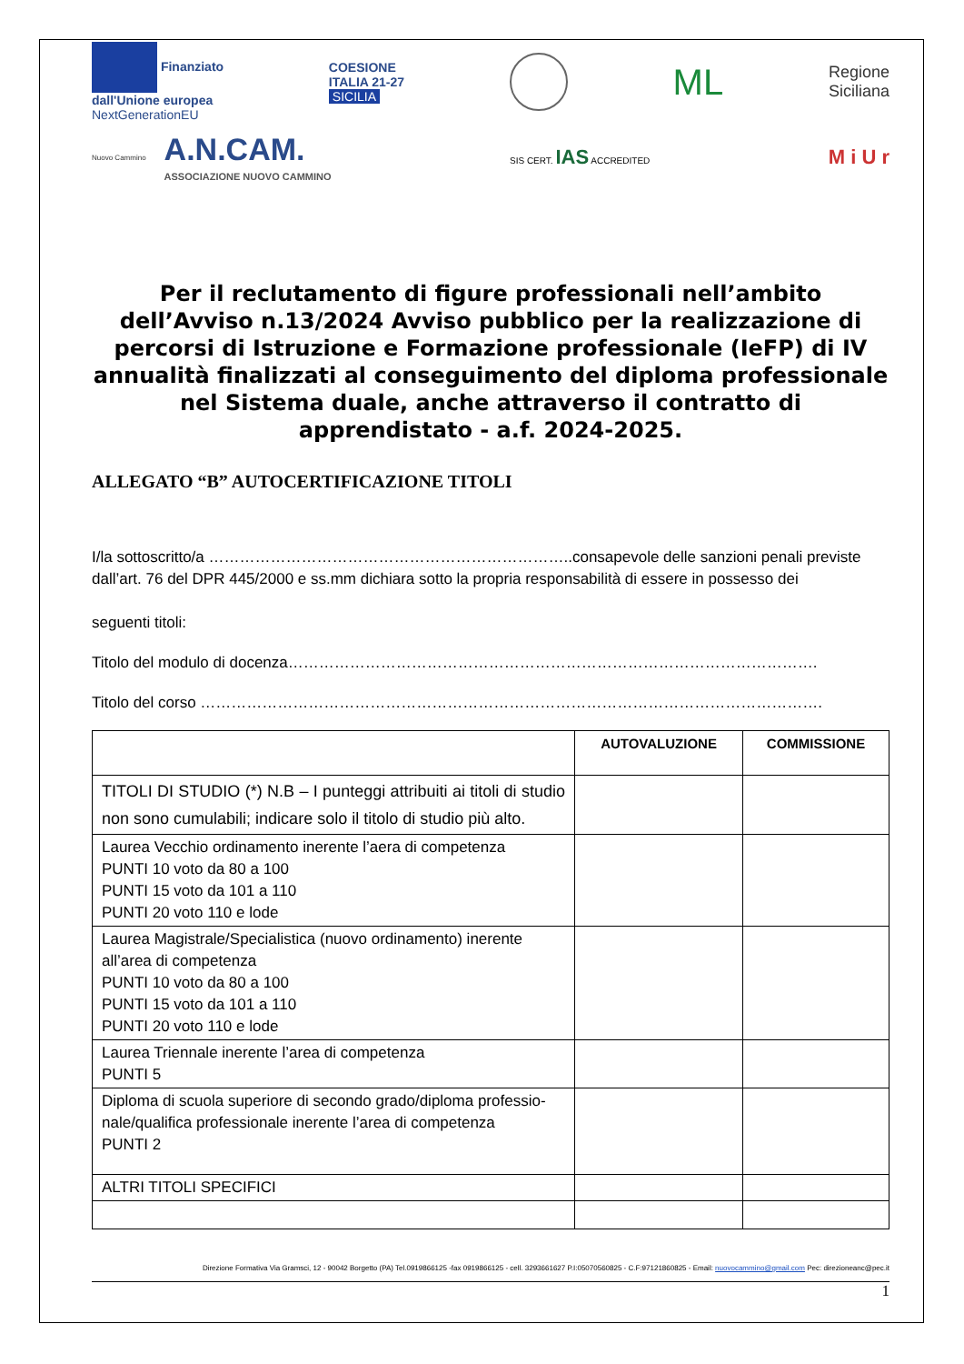Finanziato
dall'Unione europea
NextGenerationEU
COESIONE
ITALIA 21-27
SICILIA
ML
Regione
Siciliana
Nuovo Cammino
A.N.CAM.
ASSOCIAZIONE NUOVO CAMMINO
SIS CERT. IAS ACCREDITED
M i U r
Per il reclutamento di figure professionali nell’ambito dell’Avviso n.13/2024 Avviso pubblico per la realizzazione di percorsi di Istruzione e Formazione professionale (IeFP) di IV annualità finalizzati al conseguimento del diploma professionale nel Sistema duale, anche attraverso il contratto di apprendistato - a.f. 2024-2025.
ALLEGATO “B” AUTOCERTIFICAZIONE TITOLI
I/la sottoscritto/a ……………………………………………………………..consapevole delle sanzioni penali previste dall’art. 76 del DPR 445/2000 e ss.mm dichiara sotto la propria responsabilità di essere in possesso dei
seguenti titoli:
Titolo del modulo di docenza………………………………………………………………………………………….
Titolo del corso ………………………………………………………………………………………………………….
| | AUTOVALUZIONE | COMMISSIONE |
| --- | --- | --- |
| TITOLI DI STUDIO (*) N.B – I punteggi attribuiti ai titoli di studio non sono cumulabili; indicare solo il titolo di studio più alto. | | |
| Laurea Vecchio ordinamento inerente l’aera di competenza PUNTI 10 voto da 80 a 100 PUNTI 15 voto da 101 a 110 PUNTI 20 voto 110 e lode | | |
| Laurea Magistrale/Specialistica (nuovo ordinamento) inerente all’area di competenza PUNTI 10 voto da 80 a 100 PUNTI 15 voto da 101 a 110 PUNTI 20 voto 110 e lode | | |
| Laurea Triennale inerente l’area di competenza PUNTI 5 | | |
| Diploma di scuola superiore di secondo grado/diploma professio-nale/qualifica professionale inerente l’area di competenza PUNTI 2 | | |
| ALTRI TITOLI SPECIFICI | | |
Direzione Formativa Via Gramsci, 12 - 90042 Borgetto (PA) Tel.0919866125 -fax 0919866125 - cell. 3293661627 P.I:05070560825 - C.F:97121860825 - Email: nuovocammino@gmail.com Pec: direzioneanc@pec.it
1